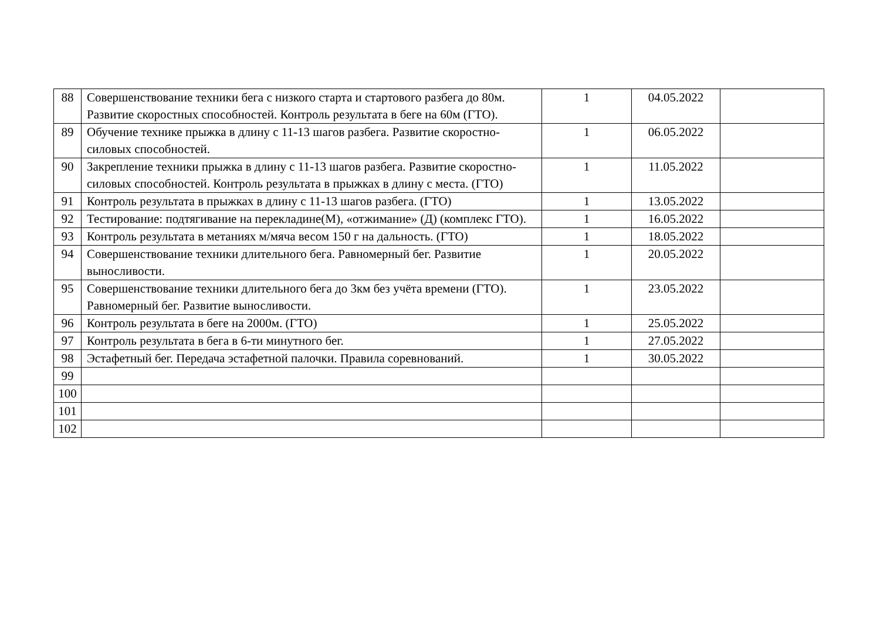| 88 | Совершенствование техники бега с низкого старта и стартового разбега до 80м. Развитие скоростных способностей. Контроль результата в беге на 60м (ГТО). | 1 | 04.05.2022 | |
| 89 | Обучение технике прыжка в длину с 11-13 шагов разбега. Развитие скоростно-силовых способностей. | 1 | 06.05.2022 | |
| 90 | Закрепление техники прыжка в длину с 11-13 шагов разбега. Развитие скоростно-силовых способностей. Контроль результата в прыжках в длину с места. (ГТО) | 1 | 11.05.2022 | |
| 91 | Контроль результата в прыжках в длину с 11-13 шагов разбега. (ГТО) | 1 | 13.05.2022 | |
| 92 | Тестирование: подтягивание на перекладине(М), «отжимание» (Д) (комплекс ГТО). | 1 | 16.05.2022 | |
| 93 | Контроль результата в метаниях м/мяча весом 150 г на дальность. (ГТО) | 1 | 18.05.2022 | |
| 94 | Совершенствование техники длительного бега. Равномерный бег. Развитие выносливости. | 1 | 20.05.2022 | |
| 95 | Совершенствование техники длительного бега до 3км без учёта времени (ГТО). Равномерный бег. Развитие выносливости. | 1 | 23.05.2022 | |
| 96 | Контроль результата в беге на 2000м. (ГТО) | 1 | 25.05.2022 | |
| 97 | Контроль результата в бега в 6-ти минутного бег. | 1 | 27.05.2022 | |
| 98 | Эстафетный бег. Передача эстафетной палочки. Правила соревнований. | 1 | 30.05.2022 | |
| 99 | | | | |
| 100 | | | | |
| 101 | | | | |
| 102 | | | | |